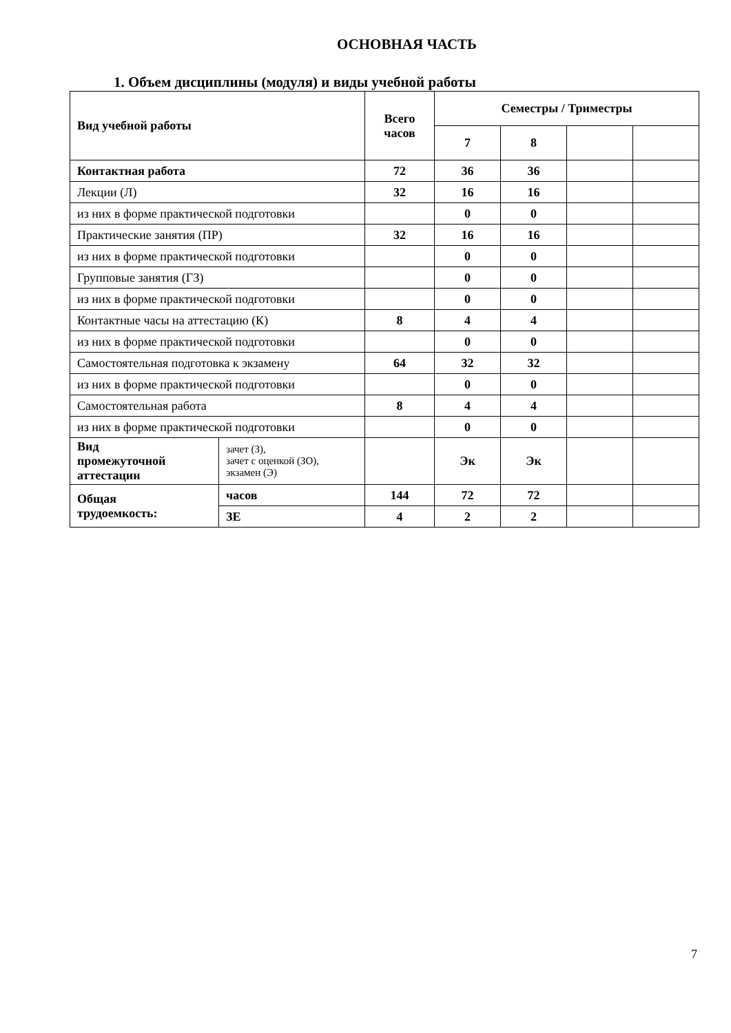ОСНОВНАЯ ЧАСТЬ
1. Объем дисциплины (модуля) и виды учебной работы
| Вид учебной работы | | Всего часов | Семестры / Триместры | | | |
| --- | --- | --- | --- | --- | --- | --- |
| | | | 7 | 8 | | |
| Контактная работа | | 72 | 36 | 36 | | |
| Лекции (Л) | | 32 | 16 | 16 | | |
| из них в форме практической подготовки | | | 0 | 0 | | |
| Практические занятия (ПР) | | 32 | 16 | 16 | | |
| из них в форме практической подготовки | | | 0 | 0 | | |
| Групповые занятия (ГЗ) | | | 0 | 0 | | |
| из них в форме практической подготовки | | | 0 | 0 | | |
| Контактные часы на аттестацию (К) | | 8 | 4 | 4 | | |
| из них в форме практической подготовки | | | 0 | 0 | | |
| Самостоятельная подготовка к экзамену | | 64 | 32 | 32 | | |
| из них в форме практической подготовки | | | 0 | 0 | | |
| Самостоятельная работа | | 8 | 4 | 4 | | |
| из них в форме практической подготовки | | | 0 | 0 | | |
| Вид промежуточной аттестации | зачет (З), зачет с оценкой (ЗО), экзамен (Э) | | Эк | Эк | | |
| Общая трудоемкость: | часов | 144 | 72 | 72 | | |
| | ЗЕ | 4 | 2 | 2 | | |
7